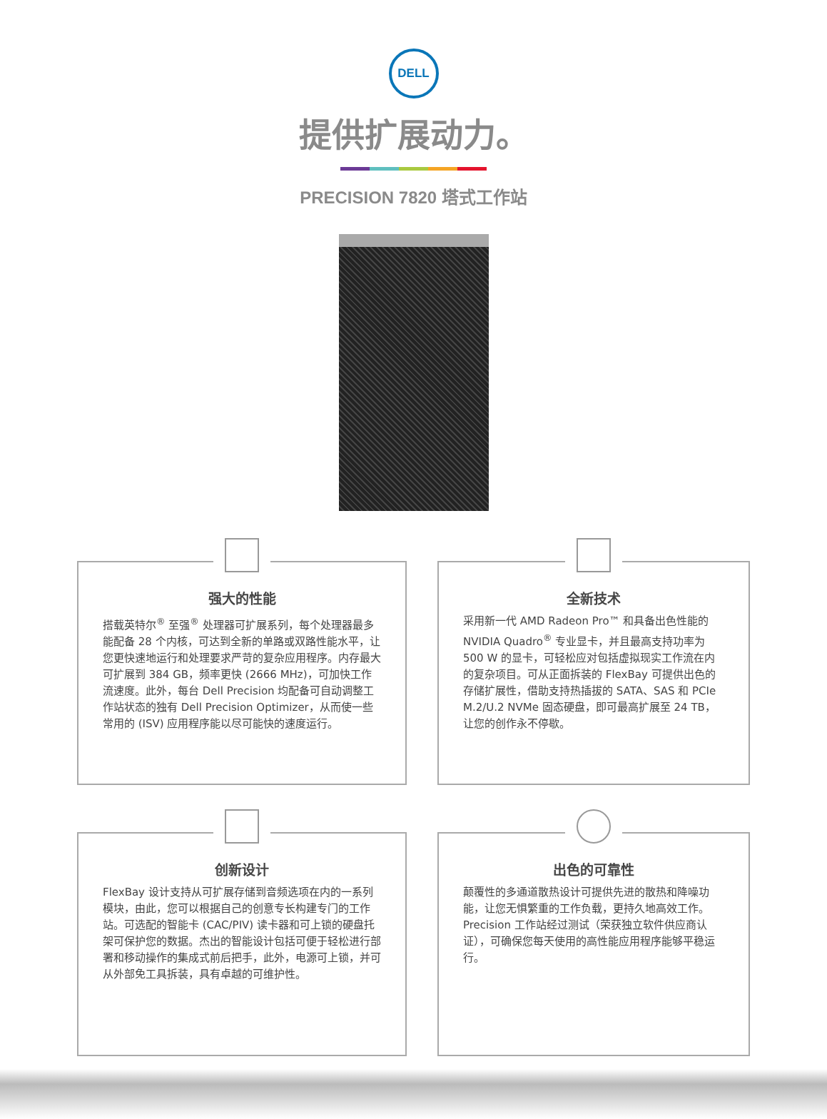DELL
提供扩展动力。
PRECISION 7820 塔式工作站
强大的性能
搭载英特尔<sup>®</sup> 至强<sup>®</sup> 处理器可扩展系列，每个处理器最多能配备 28 个内核，可达到全新的单路或双路性能水平，让您更快速地运行和处理要求严苛的复杂应用程序。内存最大可扩展到 384 GB，频率更快 (2666 MHz)，可加快工作流速度。此外，每台 Dell Precision 均配备可自动调整工作站状态的独有 Dell Precision Optimizer，从而使一些常用的 (ISV) 应用程序能以尽可能快的速度运行。
全新技术
采用新一代 AMD Radeon Pro™ 和具备出色性能的 NVIDIA Quadro<sup>®</sup> 专业显卡，并且最高支持功率为 500 W 的显卡，可轻松应对包括虚拟现实工作流在内的复杂项目。可从正面拆装的 FlexBay 可提供出色的存储扩展性，借助支持热插拔的 SATA、SAS 和 PCIe M.2/U.2 NVMe 固态硬盘，即可最高扩展至 24 TB，让您的创作永不停歇。
创新设计
FlexBay 设计支持从可扩展存储到音频选项在内的一系列模块，由此，您可以根据自己的创意专长构建专门的工作站。可选配的智能卡 (CAC/PIV) 读卡器和可上锁的硬盘托架可保护您的数据。杰出的智能设计包括可便于轻松进行部署和移动操作的集成式前后把手，此外，电源可上锁，并可从外部免工具拆装，具有卓越的可维护性。
出色的可靠性
颠覆性的多通道散热设计可提供先进的散热和降噪功能，让您无惧繁重的工作负载，更持久地高效工作。Precision 工作站经过测试（荣获独立软件供应商认证），可确保您每天使用的高性能应用程序能够平稳运行。